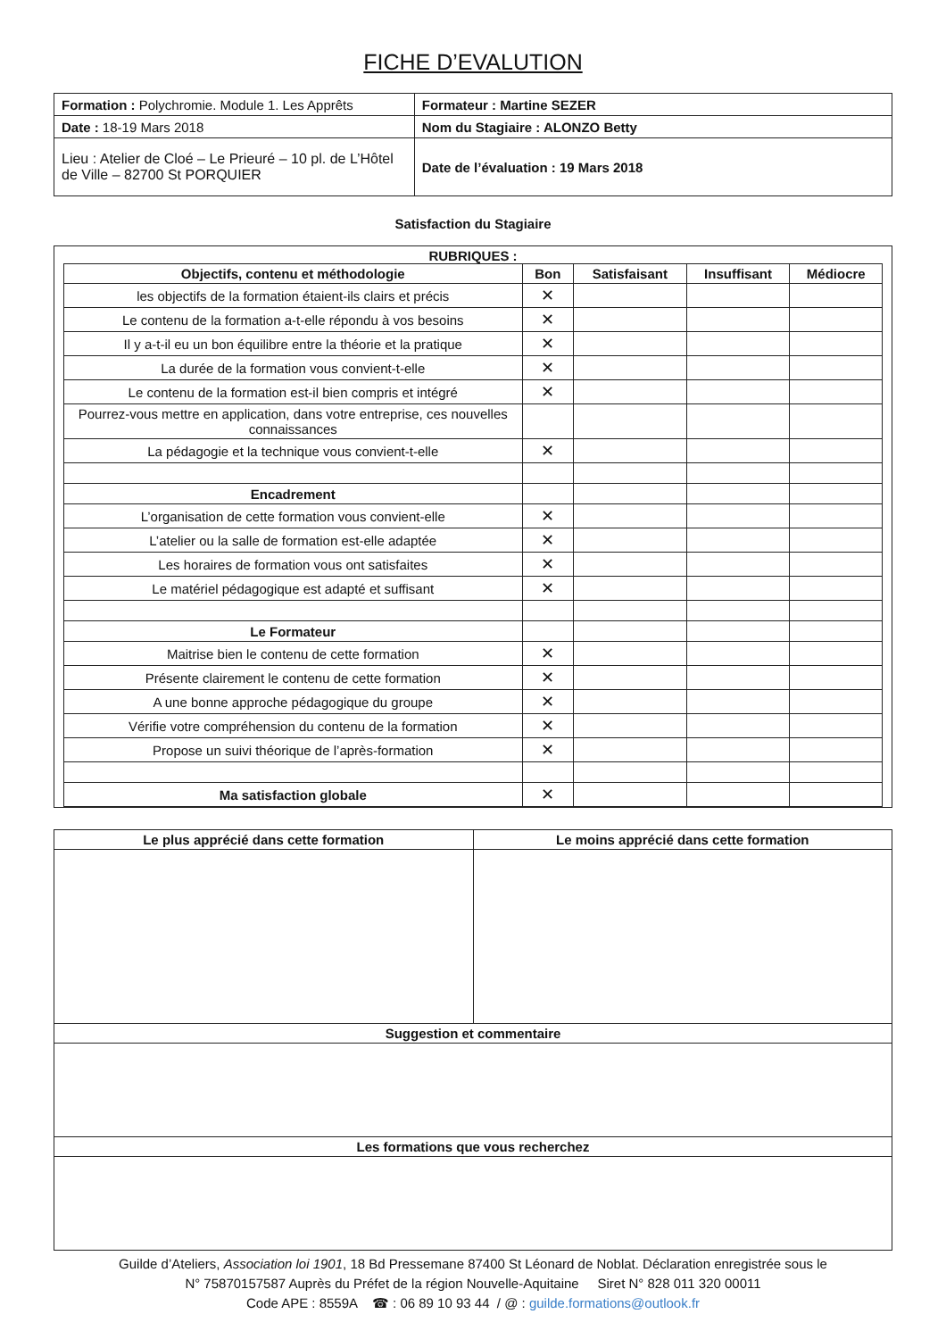FICHE D’EVALUTION
| Formation : Polychromie. Module 1. Les Apprêts | Formateur : Martine SEZER |
| Date : 18-19 Mars 2018 | Nom du Stagiaire : ALONZO Betty |
| Lieu : Atelier de Cloé – Le Prieuré – 10 pl. de L’Hôtel de Ville – 82700 St PORQUIER | Date de l’évaluation : 19 Mars 2018 |
Satisfaction du Stagiaire
RUBRIQUES :
| Objectifs, contenu et méthodologie | Bon | Satisfaisant | Insuffisant | Médiocre |
| --- | --- | --- | --- | --- |
| les objectifs de la formation étaient-ils clairs et précis | ✕ | | | |
| Le contenu de la formation a-t-elle répondu à vos besoins | ✕ | | | |
| Il y a-t-il eu un bon équilibre entre la théorie et la pratique | ✕ | | | |
| La durée de la formation vous convient-t-elle | ✕ | | | |
| Le contenu de la formation est-il bien compris et intégré | ✕ | | | |
| Pourrez-vous mettre en application, dans votre entreprise, ces nouvelles connaissances | | | | |
| La pédagogie et la technique vous convient-t-elle | ✕ | | | |
| Encadrement | | | | |
| L’organisation de cette formation vous convient-elle | ✕ | | | |
| L’atelier ou la salle de formation est-elle adaptée | ✕ | | | |
| Les horaires de formation vous ont satisfaites | ✕ | | | |
| Le matériel pédagogique est adapté et suffisant | ✕ | | | |
| Le Formateur | | | | |
| Maitrise bien le contenu de cette formation | ✕ | | | |
| Présente clairement le contenu de cette formation | ✕ | | | |
| A une bonne approche pédagogique du groupe | ✕ | | | |
| Vérifie votre compréhension du contenu de la formation | ✕ | | | |
| Propose un suivi théorique de l’après-formation | ✕ | | | |
| Ma satisfaction globale | ✕ | | | |
| Le plus apprécié dans cette formation | Le moins apprécié dans cette formation |
| --- | --- |
| Suggestion et commentaire | |
| Les formations que vous recherchez | |
Guilde d’Ateliers, Association loi 1901, 18 Bd Pressemane 87400 St Léonard de Noblat. Déclaration enregistrée sous le
N° 75870157587 Auprès du Préfet de la région Nouvelle-Aquitaine Siret N° 828 011 320 00011
Code APE : 8559A ☎ : 06 89 10 93 44 / @ : guilde.formations@outlook.fr